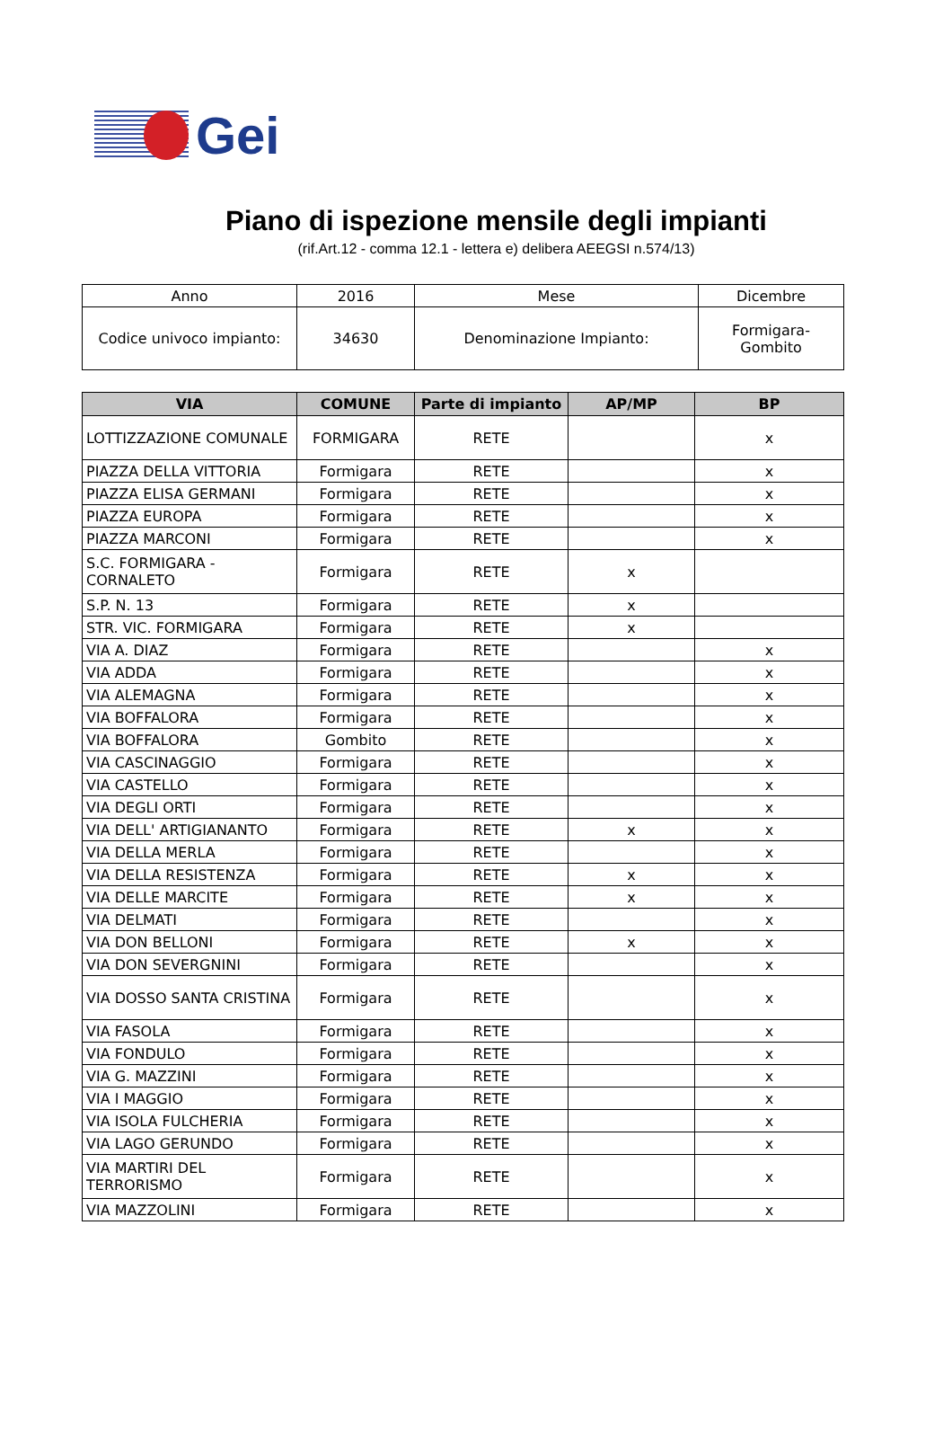Gei
Piano di ispezione mensile degli impianti
(rif.Art.12 - comma 12.1 - lettera e) delibera AEEGSI n.574/13)
| Anno | 2016 | Mese | Dicembre |
| Codice univoco impianto: | 34630 | Denominazione Impianto: | Formigara- Gombito |
| VIA | COMUNE | Parte di impianto | AP/MP | BP |
| --- | --- | --- | --- | --- |
| LOTTIZZAZIONE COMUNALE | FORMIGARA | RETE | | x |
| PIAZZA DELLA VITTORIA | Formigara | RETE | | x |
| PIAZZA ELISA GERMANI | Formigara | RETE | | x |
| PIAZZA EUROPA | Formigara | RETE | | x |
| PIAZZA MARCONI | Formigara | RETE | | x |
| S.C. FORMIGARA - CORNALETO | Formigara | RETE | x | |
| S.P. N. 13 | Formigara | RETE | x | |
| STR. VIC. FORMIGARA | Formigara | RETE | x | |
| VIA A. DIAZ | Formigara | RETE | | x |
| VIA ADDA | Formigara | RETE | | x |
| VIA ALEMAGNA | Formigara | RETE | | x |
| VIA BOFFALORA | Formigara | RETE | | x |
| VIA BOFFALORA | Gombito | RETE | | x |
| VIA CASCINAGGIO | Formigara | RETE | | x |
| VIA CASTELLO | Formigara | RETE | | x |
| VIA DEGLI ORTI | Formigara | RETE | | x |
| VIA DELL' ARTIGIANANTO | Formigara | RETE | x | x |
| VIA DELLA MERLA | Formigara | RETE | | x |
| VIA DELLA RESISTENZA | Formigara | RETE | x | x |
| VIA DELLE MARCITE | Formigara | RETE | x | x |
| VIA DELMATI | Formigara | RETE | | x |
| VIA DON BELLONI | Formigara | RETE | x | x |
| VIA DON SEVERGNINI | Formigara | RETE | | x |
| VIA DOSSO SANTA CRISTINA | Formigara | RETE | | x |
| VIA FASOLA | Formigara | RETE | | x |
| VIA FONDULO | Formigara | RETE | | x |
| VIA G. MAZZINI | Formigara | RETE | | x |
| VIA I MAGGIO | Formigara | RETE | | x |
| VIA ISOLA FULCHERIA | Formigara | RETE | | x |
| VIA LAGO GERUNDO | Formigara | RETE | | x |
| VIA MARTIRI DEL TERRORISMO | Formigara | RETE | | x |
| VIA MAZZOLINI | Formigara | RETE | | x |